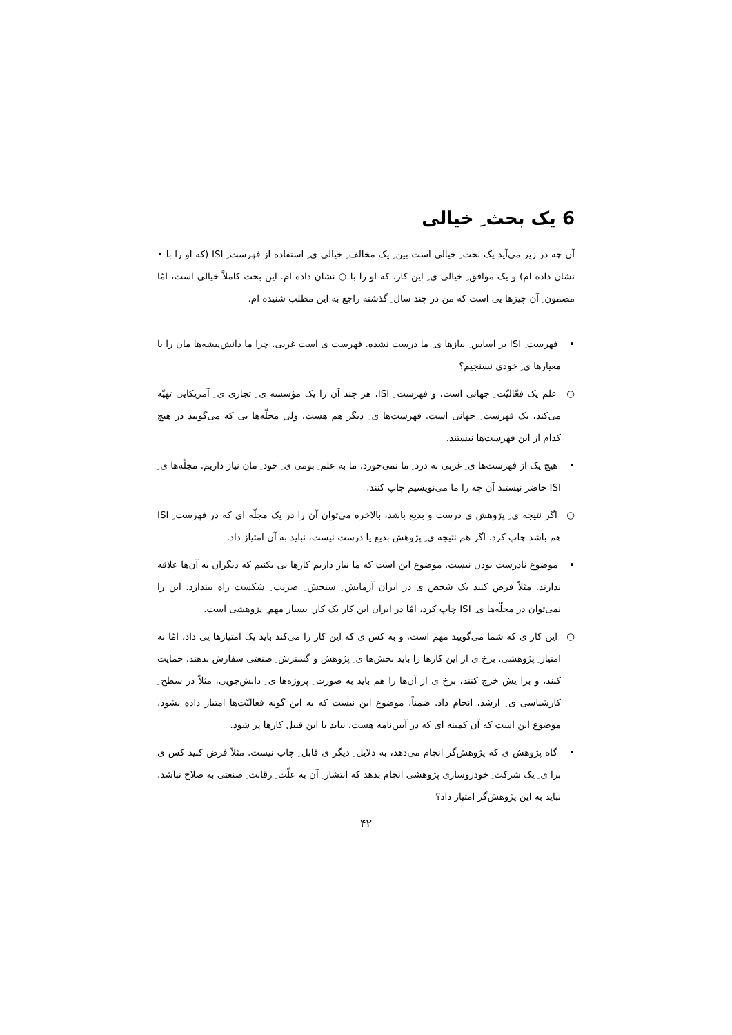6 یک بحث ِ خیالی
آن چه در زیر می‌آید یک بحث ِ خیالی است بین ِ یک مخالف ِ خیالی ی ِ استفاده از فهرست ِ ISI (که او را با • نشان داده ام) و یک موافق ِ خیالی ی ِ این کار، که او را با ○ نشان داده ام. این بحث کاملاً خیالی است، امّا مضمون ِ آن چیزها یی است که من در چند سال ِ گذشته راجع به این مطلب شنیده ام.
• فهرست ِ ISI بر اساس ِ نیازها ی ِ ما درست نشده. فهرست ی است غربی. چرا ما دانش‌پیشه‌ها مان را با معیارها ی ِ خودی نسنجیم؟
○ علم یک فعّالیّت ِ جهانی است، و فهرست ِ ISI، هر چند آن را یک مؤسسه ی ِ تجاری ی ِ آمریکایی تهیّه می‌کند، یک فهرست ِ جهانی است. فهرست‌ها ی ِ دیگر هم هست، ولی مجلّه‌ها یی که می‌گویید در هیچ کدام از این فهرست‌ها نیستند.
• هیچ یک از فهرست‌ها ی ِ غربی به درد ِ ما نمی‌خورد. ما به علم ِ بومی ی ِ خود ِ مان نیاز داریم. مجلّه‌ها ی ِ ISI حاضر نیستند آن چه را ما می‌نویسیم چاپ کنند.
○ اگر نتیجه ی ِ پژوهش ی درست و بدیع باشد، بالاخره می‌توان آن را در یک مجلّه ای که در فهرست ِ ISI هم باشد چاپ کرد. اگر هم نتیجه ی ِ پژوهش بدیع یا درست نیست، نباید به آن امتیاز داد.
• موضوع نادرست بودن نیست. موضوع این است که ما نیاز داریم کارها یی بکنیم که دیگران به آن‌ها علاقه ندارند. مثلاً فرض کنید یک شخص ی در ایران آزمایش ِ سنجش ِ ضریب ِ شکست راه بیندازد. این را نمی‌توان در مجلّه‌ها ی ِ ISI چاپ کرد، امّا در ایران این کار یک کار ِ بسیار مهم ِ پژوهشی است.
○ این کار ی که شما می‌گویید مهم است، و به کس ی که این کار را می‌کند باید یک امتیازها یی داد، امّا نه امتیاز ِ پژوهشی. برخ ی از این کارها را باید بخش‌ها ی ِ پژوهش و گسترش ِ صنعتی سفارش بدهند، حمایت کنند، و برا یش خرج کنند، برخ ی از آن‌ها را هم باید به صورت ِ پروژه‌ها ی ِ دانش‌جویی، مثلاً در سطح ِ کارشناسی ی ِ ارشد، انجام داد. ضمناً، موضوع این نیست که به این گونه فعالیّت‌ها امتیاز داده نشود، موضوع این است که آن کمینه ای که در آیین‌نامه هست، نباید با این قبیل کارها پر شود.
• گاه پژوهش ی که پژوهش‌گر انجام می‌دهد، به دلایل ِ دیگر ی قابل ِ چاپ نیست. مثلاً فرض کنید کس ی برا ی ِ یک شرکت ِ خودروسازی پژوهشی انجام بدهد که انتشار ِ آن به علّت ِ رقابت ِ صنعتی به صلاح نباشد. نباید به این پژوهش‌گر امتیاز داد؟
۴۲